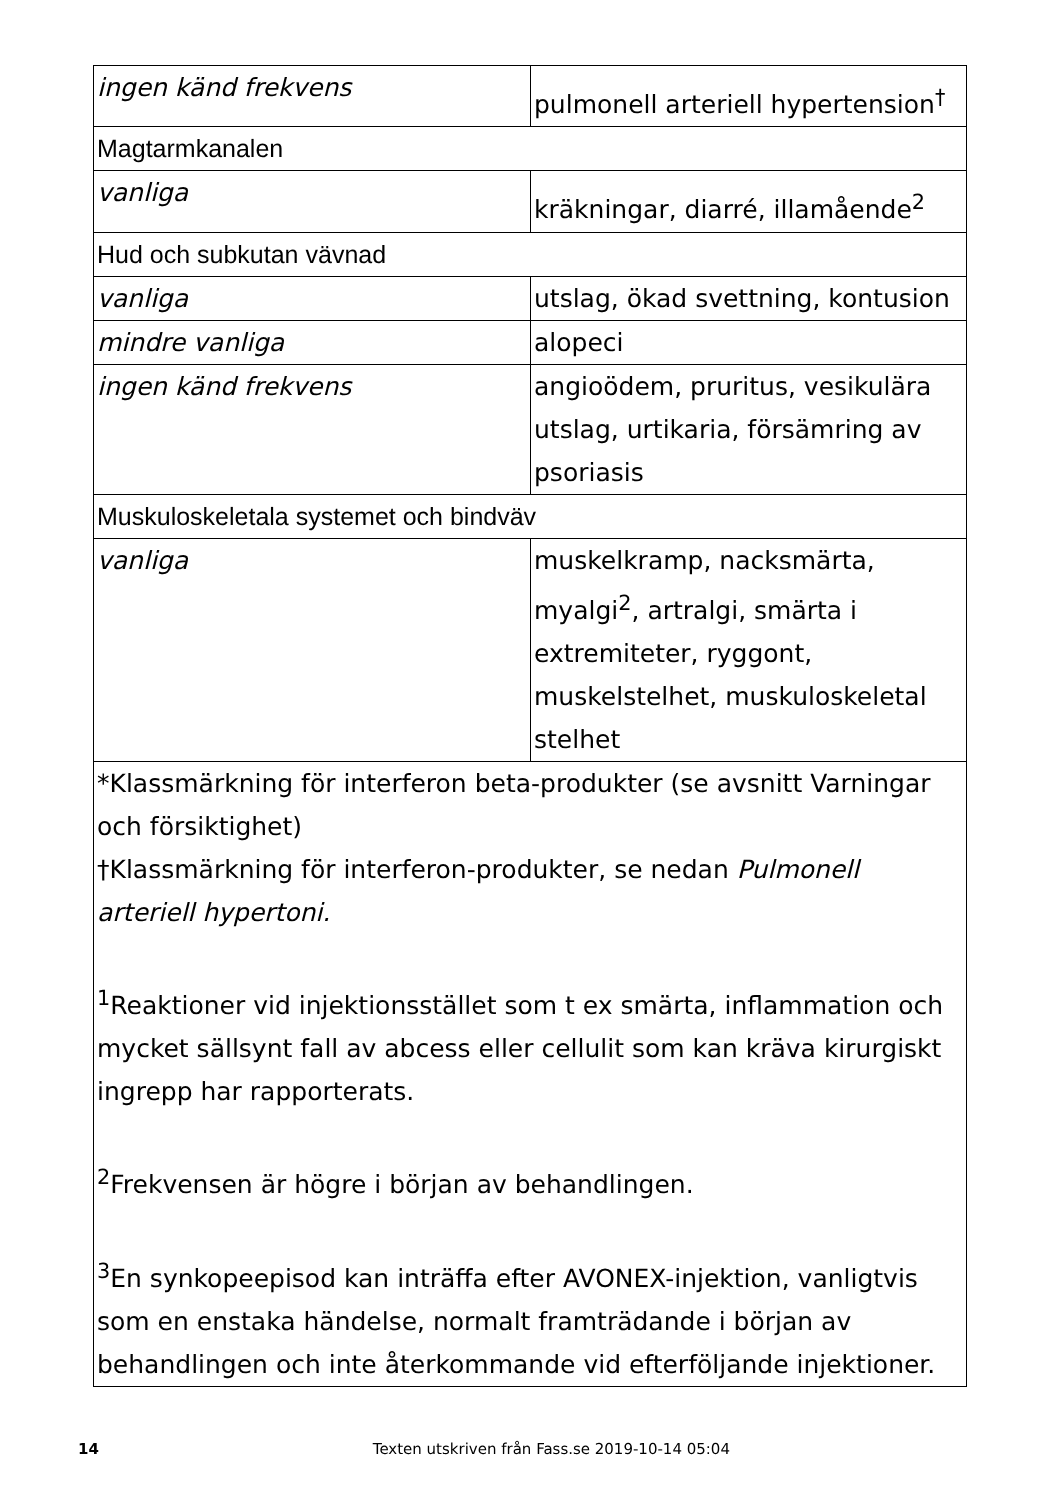| ingen känd frekvens | pulmonell arteriell hypertension<sup>†</sup> |
| Magtarmkanalen | |
| vanliga | kräkningar, diarré, illamående<sup>2</sup> |
| Hud och subkutan vävnad | |
| vanliga | utslag, ökad svettning, kontusion |
| mindre vanliga | alopeci |
| ingen känd frekvens | angioödem, pruritus, vesikulära utslag, urtikaria, försämring av psoriasis |
| Muskuloskeletala systemet och bindväv | |
| vanliga | muskelkramp, nacksmärta, myalgi<sup>2</sup>, artralgi, smärta i extremiteter, ryggont, muskelstelhet, muskuloskeletal stelhet |
| *Klassmärkning för interferon beta-produkter (se avsnitt Varningar och försiktighet) †Klassmärkning för interferon-produkter, se nedan Pulmonell arteriell hypertoni. <sup>1</sup> Reaktioner vid injektionsstället som t ex smärta, inflammation och mycket sällsynt fall av abcess eller cellulit som kan kräva kirurgiskt ingrepp har rapporterats. <sup>2</sup> Frekvensen är högre i början av behandlingen. <sup>3</sup> En synkopeepisod kan inträffa efter AVONEX-injektion, vanligtvis som en enstaka händelse, normalt framträdande i början av behandlingen och inte återkommande vid efterföljande injektioner. | |
14 Texten utskriven från Fass.se 2019-10-14 05:04